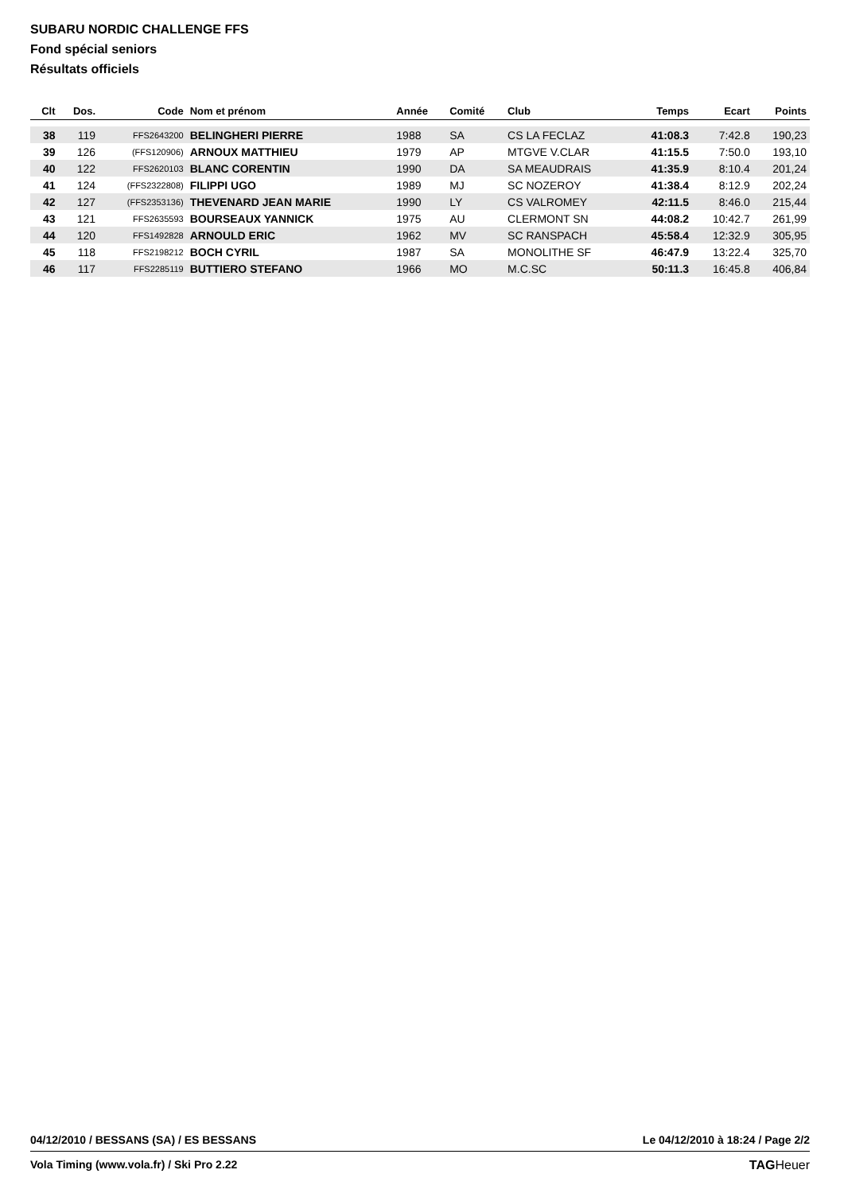SUBARU NORDIC CHALLENGE FFS
Fond spécial seniors
Résultats officiels
| Clt | Dos. | Code | Nom et prénom | Année | Comité | Club | Temps | Ecart | Points |
| --- | --- | --- | --- | --- | --- | --- | --- | --- | --- |
| 38 | 119 | FFS2643200 | BELINGHERI PIERRE | 1988 | SA | CS LA FECLAZ | 41:08.3 | 7:42.8 | 190,23 |
| 39 | 126 | (FFS120906) | ARNOUX MATTHIEU | 1979 | AP | MTGVE V.CLAR | 41:15.5 | 7:50.0 | 193,10 |
| 40 | 122 | FFS2620103 | BLANC CORENTIN | 1990 | DA | SA MEAUDRAIS | 41:35.9 | 8:10.4 | 201,24 |
| 41 | 124 | (FFS2322808) | FILIPPI UGO | 1989 | MJ | SC NOZEROY | 41:38.4 | 8:12.9 | 202,24 |
| 42 | 127 | (FFS2353136) | THEVENARD JEAN MARIE | 1990 | LY | CS VALROMEY | 42:11.5 | 8:46.0 | 215,44 |
| 43 | 121 | FFS2635593 | BOURSEAUX YANNICK | 1975 | AU | CLERMONT SN | 44:08.2 | 10:42.7 | 261,99 |
| 44 | 120 | FFS1492828 | ARNOULD ERIC | 1962 | MV | SC RANSPACH | 45:58.4 | 12:32.9 | 305,95 |
| 45 | 118 | FFS2198212 | BOCH CYRIL | 1987 | SA | MONOLITHE SF | 46:47.9 | 13:22.4 | 325,70 |
| 46 | 117 | FFS2285119 | BUTTIERO STEFANO | 1966 | MO | M.C.SC | 50:11.3 | 16:45.8 | 406,84 |
04/12/2010 / BESSANS (SA) / ES BESSANS Le 04/12/2010 à 18:24 / Page 2/2
Vola Timing (www.vola.fr) / Ski Pro 2.22 TAGHeuer